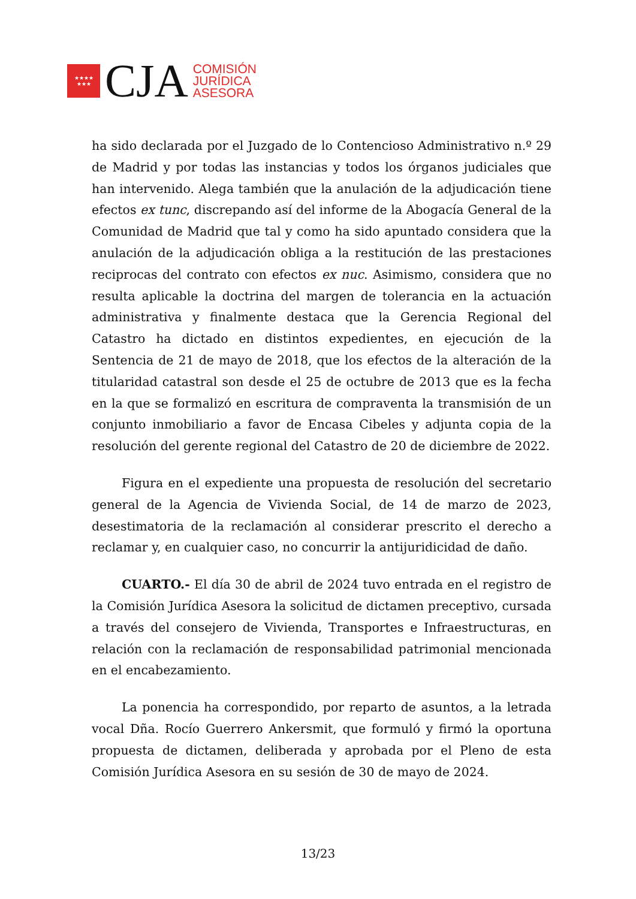★★★★
★★★
CJA
COMISIÓN
JURÍDICA
ASESORA
ha sido declarada por el Juzgado de lo Contencioso Administrativo n.º 29 de Madrid y por todas las instancias y todos los órganos judiciales que han intervenido. Alega también que la anulación de la adjudicación tiene efectos ex tunc, discrepando así del informe de la Abogacía General de la Comunidad de Madrid que tal y como ha sido apuntado considera que la anulación de la adjudicación obliga a la restitución de las prestaciones reciprocas del contrato con efectos ex nuc. Asimismo, considera que no resulta aplicable la doctrina del margen de tolerancia en la actuación administrativa y finalmente destaca que la Gerencia Regional del Catastro ha dictado en distintos expedientes, en ejecución de la Sentencia de 21 de mayo de 2018, que los efectos de la alteración de la titularidad catastral son desde el 25 de octubre de 2013 que es la fecha en la que se formalizó en escritura de compraventa la transmisión de un conjunto inmobiliario a favor de Encasa Cibeles y adjunta copia de la resolución del gerente regional del Catastro de 20 de diciembre de 2022.
Figura en el expediente una propuesta de resolución del secretario general de la Agencia de Vivienda Social, de 14 de marzo de 2023, desestimatoria de la reclamación al considerar prescrito el derecho a reclamar y, en cualquier caso, no concurrir la antijuridicidad de daño.
CUARTO.- El día 30 de abril de 2024 tuvo entrada en el registro de la Comisión Jurídica Asesora la solicitud de dictamen preceptivo, cursada a través del consejero de Vivienda, Transportes e Infraestructuras, en relación con la reclamación de responsabilidad patrimonial mencionada en el encabezamiento.
La ponencia ha correspondido, por reparto de asuntos, a la letrada vocal Dña. Rocío Guerrero Ankersmit, que formuló y firmó la oportuna propuesta de dictamen, deliberada y aprobada por el Pleno de esta Comisión Jurídica Asesora en su sesión de 30 de mayo de 2024.
13/23